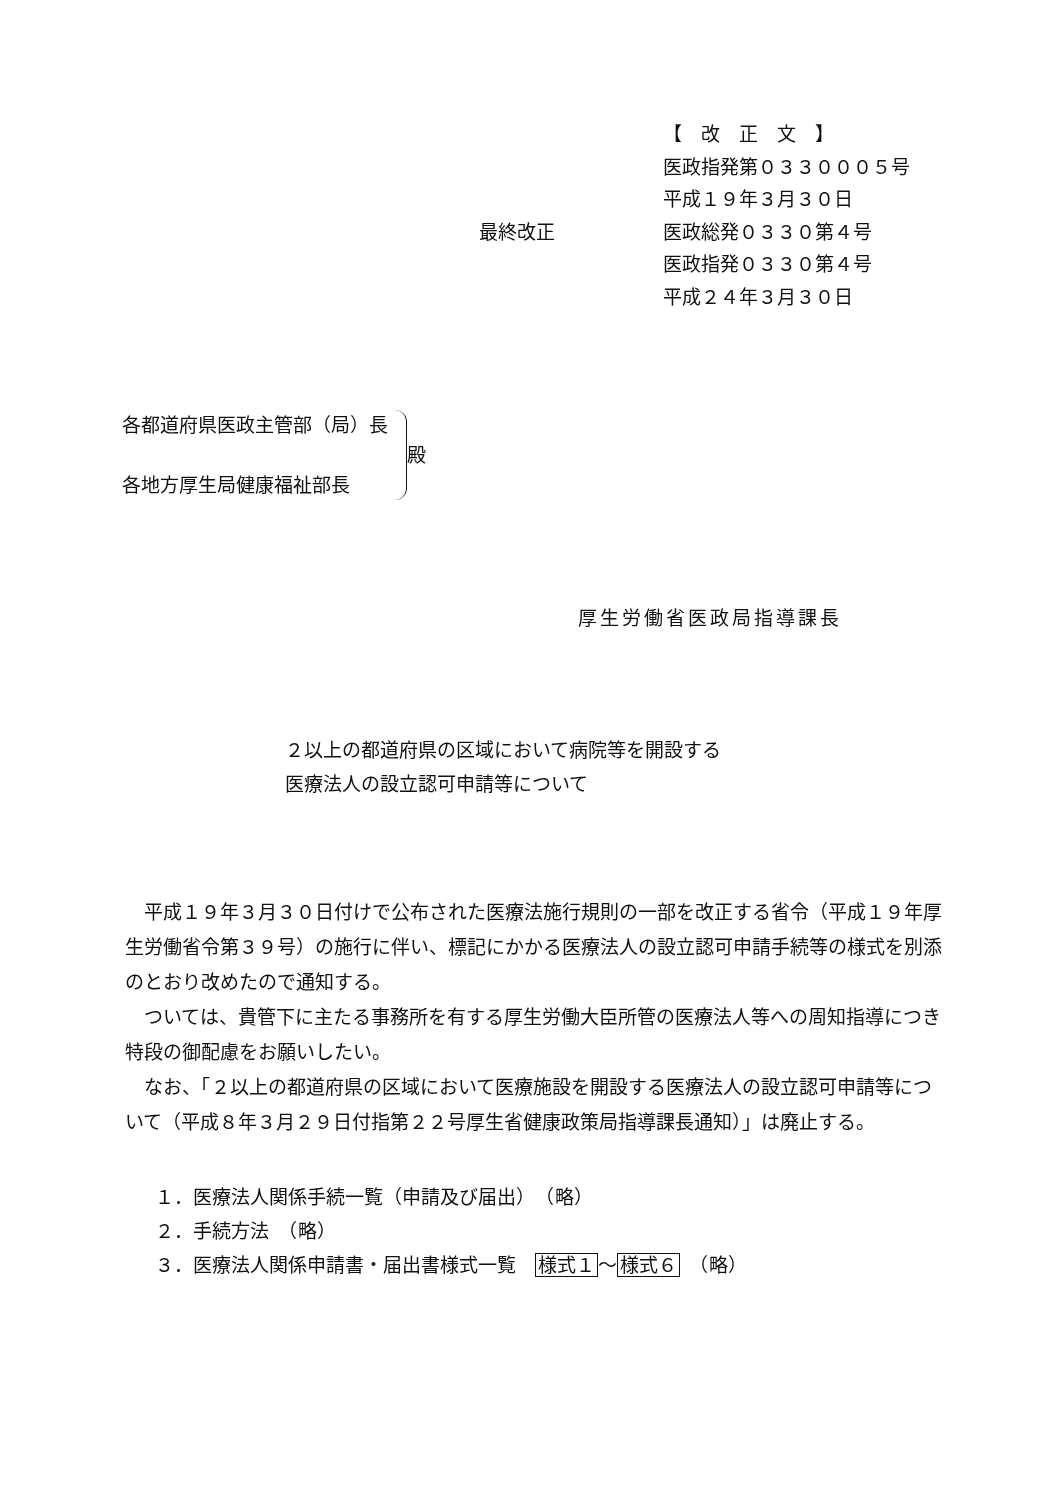【　改　正　文　】
医政指発第０３３０００５号
平成１９年３月３０日
最終改正 医政総発０３３０第４号
医政指発０３３０第４号
平成２４年３月３０日
| 各都道府県医政主管部（局）長 各地方厚生局健康福祉部長 | | 殿 |
厚生労働省医政局指導課長
２以上の都道府県の区域において病院等を開設する
医療法人の設立認可申請等について
平成１９年３月３０日付けで公布された医療法施行規則の一部を改正する省令（平成１９年厚生労働省令第３９号）の施行に伴い、標記にかかる医療法人の設立認可申請手続等の様式を別添のとおり改めたので通知する。
ついては、貴管下に主たる事務所を有する厚生労働大臣所管の医療法人等への周知指導につき特段の御配慮をお願いしたい。
なお、「２以上の都道府県の区域において医療施設を開設する医療法人の設立認可申請等について（平成８年３月２９日付指第２２号厚生省健康政策局指導課長通知）」は廃止する。
１．医療法人関係手続一覧（申請及び届出）　（略）
２．手続方法　（略）
３．医療法人関係申請書・届出書様式一覧　様式１～様式６　（略）